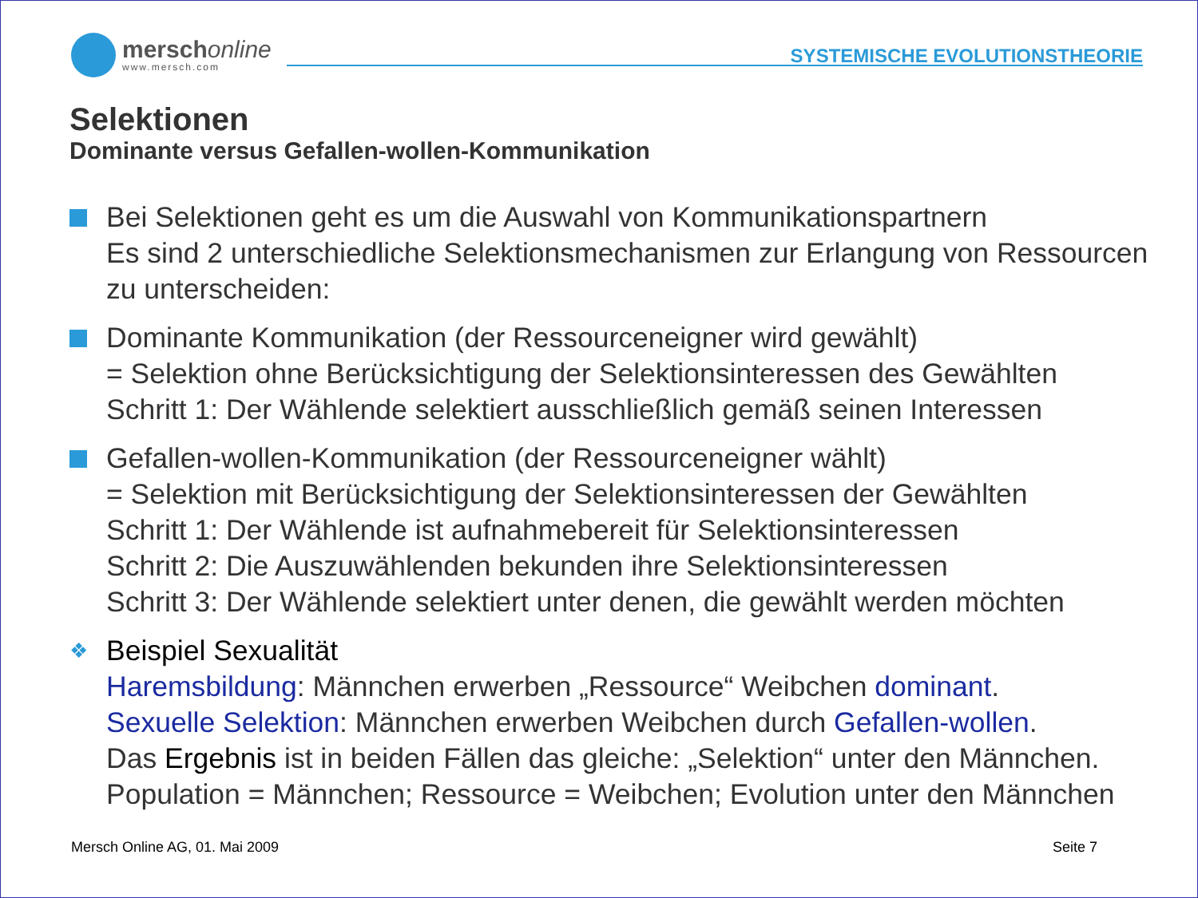merschonline
www.mersch.com
SYSTEMISCHE EVOLUTIONSTHEORIE
Selektionen
Dominante versus Gefallen-wollen-Kommunikation
Bei Selektionen geht es um die Auswahl von Kommunikationspartnern
Es sind 2 unterschiedliche Selektionsmechanismen zur Erlangung von Ressourcen zu unterscheiden:
Dominante Kommunikation (der Ressourceneigner wird gewählt)
= Selektion ohne Berücksichtigung der Selektionsinteressen des Gewählten
Schritt 1: Der Wählende selektiert ausschließlich gemäß seinen Interessen
Gefallen-wollen-Kommunikation (der Ressourceneigner wählt)
= Selektion mit Berücksichtigung der Selektionsinteressen der Gewählten
Schritt 1: Der Wählende ist aufnahmebereit für Selektionsinteressen
Schritt 2: Die Auszuwählenden bekunden ihre Selektionsinteressen
Schritt 3: Der Wählende selektiert unter denen, die gewählt werden möchten
❖
Beispiel Sexualität
Haremsbildung: Männchen erwerben „Ressource“ Weibchen dominant.
Sexuelle Selektion: Männchen erwerben Weibchen durch Gefallen-wollen.
Das Ergebnis ist in beiden Fällen das gleiche: „Selektion“ unter den Männchen.
Population = Männchen; Ressource = Weibchen; Evolution unter den Männchen
Mersch Online AG, 01. Mai 2009 Seite 7